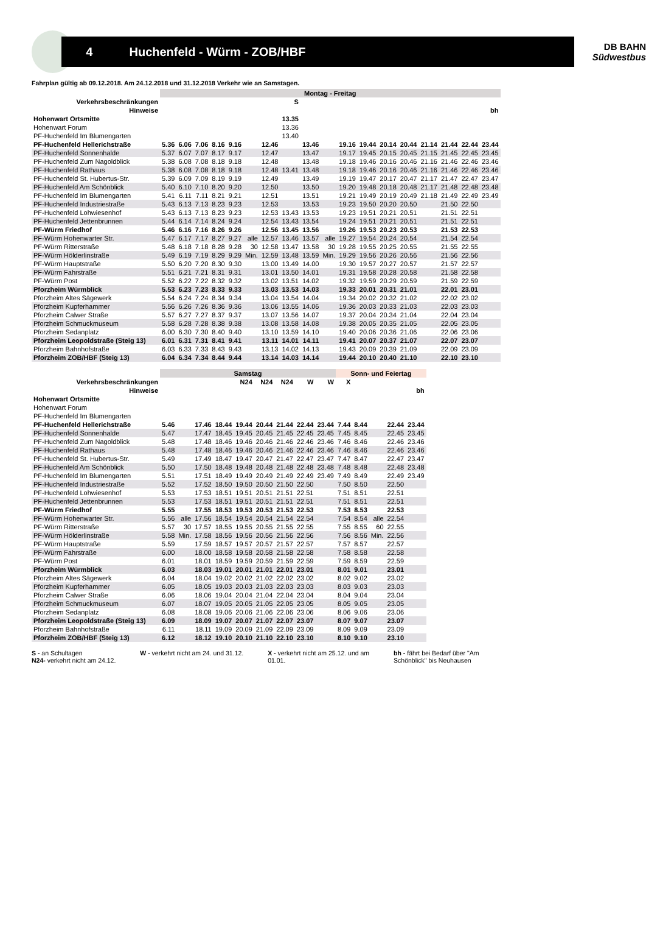4 Huchenfeld - Würm - ZOB/HBF
DB BAHN
Südwestbus
Fahrplan gültig ab 09.12.2018. Am 24.12.2018 und 31.12.2018 Verkehr wie an Samstagen.
| | Montag - Freitag | | | | | | | | | | | | | | | | | |
| Verkehrsbeschränkungen | | | | | | | | S | | | | | | | | | | |
| Hinweise | | | | | | | | | | | | | | | | | | bh |
| Hohenwart Ortsmitte | | | | | | | | 13.35 | | | | | | | | | | |
| Hohenwart Forum | | | | | | | | 13.36 | | | | | | | | | | |
| PF-Huchenfeld Im Blumengarten | | | | | | | | 13.40 | | | | | | | | | | |
| PF-Huchenfeld Hellerichstraße | 5.36 | 6.06 | 7.06 | 8.16 | 9.16 | | 12.46 | | 13.46 | | 19.16 | 19.44 | 20.14 | 20.44 | 21.14 | 21.44 | 22.44 | 23.44 |
| PF-Huchenfeld Sonnenhalde | 5.37 | 6.07 | 7.07 | 8.17 | 9.17 | | 12.47 | | 13.47 | | 19.17 | 19.45 | 20.15 | 20.45 | 21.15 | 21.45 | 22.45 | 23.45 |
| PF-Huchenfeld Zum Nagoldblick | 5.38 | 6.08 | 7.08 | 8.18 | 9.18 | | 12.48 | | 13.48 | | 19.18 | 19.46 | 20.16 | 20.46 | 21.16 | 21.46 | 22.46 | 23.46 |
| PF-Huchenfeld Rathaus | 5.38 | 6.08 | 7.08 | 8.18 | 9.18 | | 12.48 | 13.41 | 13.48 | | 19.18 | 19.46 | 20.16 | 20.46 | 21.16 | 21.46 | 22.46 | 23.46 |
| PF-Huchenfeld St. Hubertus-Str. | 5.39 | 6.09 | 7.09 | 8.19 | 9.19 | | 12.49 | | 13.49 | | 19.19 | 19.47 | 20.17 | 20.47 | 21.17 | 21.47 | 22.47 | 23.47 |
| PF-Huchenfeld Am Schönblick | 5.40 | 6.10 | 7.10 | 8.20 | 9.20 | | 12.50 | | 13.50 | | 19.20 | 19.48 | 20.18 | 20.48 | 21.17 | 21.48 | 22.48 | 23.48 |
| PF-Huchenfeld Im Blumengarten | 5.41 | 6.11 | 7.11 | 8.21 | 9.21 | | 12.51 | | 13.51 | | 19.21 | 19.49 | 20.19 | 20.49 | 21.18 | 21.49 | 22.49 | 23.49 |
| PF-Huchenfeld Industriestraße | 5.43 | 6.13 | 7.13 | 8.23 | 9.23 | | 12.53 | | 13.53 | | 19.23 | 19.50 | 20.20 | 20.50 | | 21.50 | 22.50 | |
| PF-Huchenfeld Lohwiesenhof | 5.43 | 6.13 | 7.13 | 8.23 | 9.23 | | 12.53 | 13.43 | 13.53 | | 19.23 | 19.51 | 20.21 | 20.51 | | 21.51 | 22.51 | |
| PF-Huchenfeld Jettenbrunnen | 5.44 | 6.14 | 7.14 | 8.24 | 9.24 | | 12.54 | 13.43 | 13.54 | | 19.24 | 19.51 | 20.21 | 20.51 | | 21.51 | 22.51 | |
| PF-Würm Friedhof | 5.46 | 6.16 | 7.16 | 8.26 | 9.26 | | 12.56 | 13.45 | 13.56 | | 19.26 | 19.53 | 20.23 | 20.53 | | 21.53 | 22.53 | |
| PF-Würm Hohenwarter Str. | 5.47 | 6.17 | 7.17 | 8.27 | 9.27 | alle | 12.57 | 13.46 | 13.57 | alle | 19.27 | 19.54 | 20.24 | 20.54 | | 21.54 | 22.54 | |
| PF-Würm Ritterstraße | 5.48 | 6.18 | 7.18 | 8.28 | 9.28 | 30 | 12.58 | 13.47 | 13.58 | 30 | 19.28 | 19.55 | 20.25 | 20.55 | | 21.55 | 22.55 | |
| PF-Würm Hölderlinstraße | 5.49 | 6.19 | 7.19 | 8.29 | 9.29 | Min. | 12.59 | 13.48 | 13.59 | Min. | 19.29 | 19.56 | 20.26 | 20.56 | | 21.56 | 22.56 | |
| PF-Würm Hauptstraße | 5.50 | 6.20 | 7.20 | 8.30 | 9.30 | | 13.00 | 13.49 | 14.00 | | 19.30 | 19.57 | 20.27 | 20.57 | | 21.57 | 22.57 | |
| PF-Würm Fahrstraße | 5.51 | 6.21 | 7.21 | 8.31 | 9.31 | | 13.01 | 13.50 | 14.01 | | 19.31 | 19.58 | 20.28 | 20.58 | | 21.58 | 22.58 | |
| PF-Würm Post | 5.52 | 6.22 | 7.22 | 8.32 | 9.32 | | 13.02 | 13.51 | 14.02 | | 19.32 | 19.59 | 20.29 | 20.59 | | 21.59 | 22.59 | |
| Pforzheim Würmblick | 5.53 | 6.23 | 7.23 | 8.33 | 9.33 | | 13.03 | 13.53 | 14.03 | | 19.33 | 20.01 | 20.31 | 21.01 | | 22.01 | 23.01 | |
| Pforzheim Altes Sägewerk | 5.54 | 6.24 | 7.24 | 8.34 | 9.34 | | 13.04 | 13.54 | 14.04 | | 19.34 | 20.02 | 20.32 | 21.02 | | 22.02 | 23.02 | |
| Pforzheim Kupferhammer | 5.56 | 6.26 | 7.26 | 8.36 | 9.36 | | 13.06 | 13.55 | 14.06 | | 19.36 | 20.03 | 20.33 | 21.03 | | 22.03 | 23.03 | |
| Pforzheim Calwer Straße | 5.57 | 6.27 | 7.27 | 8.37 | 9.37 | | 13.07 | 13.56 | 14.07 | | 19.37 | 20.04 | 20.34 | 21.04 | | 22.04 | 23.04 | |
| Pforzheim Schmuckmuseum | 5.58 | 6.28 | 7.28 | 8.38 | 9.38 | | 13.08 | 13.58 | 14.08 | | 19.38 | 20.05 | 20.35 | 21.05 | | 22.05 | 23.05 | |
| Pforzheim Sedanplatz | 6.00 | 6.30 | 7.30 | 8.40 | 9.40 | | 13.10 | 13.59 | 14.10 | | 19.40 | 20.06 | 20.36 | 21.06 | | 22.06 | 23.06 | |
| Pforzheim Leopoldstraße (Steig 13) | 6.01 | 6.31 | 7.31 | 8.41 | 9.41 | | 13.11 | 14.01 | 14.11 | | 19.41 | 20.07 | 20.37 | 21.07 | | 22.07 | 23.07 | |
| Pforzheim Bahnhofstraße | 6.03 | 6.33 | 7.33 | 8.43 | 9.43 | | 13.13 | 14.02 | 14.13 | | 19.43 | 20.09 | 20.39 | 21.09 | | 22.09 | 23.09 | |
| Pforzheim ZOB/HBF (Steig 13) | 6.04 | 6.34 | 7.34 | 8.44 | 9.44 | | 13.14 | 14.03 | 14.14 | | 19.44 | 20.10 | 20.40 | 21.10 | | 22.10 | 23.10 | |
| | Samstag | | | | | | | | | Sonn- und Feiertag | | | | |
| Verkehrsbeschränkungen | | | | | N24 | N24 | N24 | W | W | X | | | | |
| Hinweise | | | | | | | | | | | | | | bh |
| Hohenwart Ortsmitte | | | | | | | | | | | | | | |
| Hohenwart Forum | | | | | | | | | | | | | | |
| PF-Huchenfeld Im Blumengarten | | | | | | | | | | | | | | |
| PF-Huchenfeld Hellerichstraße | 5.46 | | 17.46 | 18.44 | 19.44 | 20.44 | 21.44 | 22.44 | 23.44 | 7.44 | 8.44 | | 22.44 | 23.44 |
| PF-Huchenfeld Sonnenhalde | 5.47 | | 17.47 | 18.45 | 19.45 | 20.45 | 21.45 | 22.45 | 23.45 | 7.45 | 8.45 | | 22.45 | 23.45 |
| PF-Huchenfeld Zum Nagoldblick | 5.48 | | 17.48 | 18.46 | 19.46 | 20.46 | 21.46 | 22.46 | 23.46 | 7.46 | 8.46 | | 22.46 | 23.46 |
| PF-Huchenfeld Rathaus | 5.48 | | 17.48 | 18.46 | 19.46 | 20.46 | 21.46 | 22.46 | 23.46 | 7.46 | 8.46 | | 22.46 | 23.46 |
| PF-Huchenfeld St. Hubertus-Str. | 5.49 | | 17.49 | 18.47 | 19.47 | 20.47 | 21.47 | 22.47 | 23.47 | 7.47 | 8.47 | | 22.47 | 23.47 |
| PF-Huchenfeld Am Schönblick | 5.50 | | 17.50 | 18.48 | 19.48 | 20.48 | 21.48 | 22.48 | 23.48 | 7.48 | 8.48 | | 22.48 | 23.48 |
| PF-Huchenfeld Im Blumengarten | 5.51 | | 17.51 | 18.49 | 19.49 | 20.49 | 21.49 | 22.49 | 23.49 | 7.49 | 8.49 | | 22.49 | 23.49 |
| PF-Huchenfeld Industriestraße | 5.52 | | 17.52 | 18.50 | 19.50 | 20.50 | 21.50 | 22.50 | | 7.50 | 8.50 | | 22.50 | |
| PF-Huchenfeld Lohwiesenhof | 5.53 | | 17.53 | 18.51 | 19.51 | 20.51 | 21.51 | 22.51 | | 7.51 | 8.51 | | 22.51 | |
| PF-Huchenfeld Jettenbrunnen | 5.53 | | 17.53 | 18.51 | 19.51 | 20.51 | 21.51 | 22.51 | | 7.51 | 8.51 | | 22.51 | |
| PF-Würm Friedhof | 5.55 | | 17.55 | 18.53 | 19.53 | 20.53 | 21.53 | 22.53 | | 7.53 | 8.53 | | 22.53 | |
| PF-Würm Hohenwarter Str. | 5.56 | alle | 17.56 | 18.54 | 19.54 | 20.54 | 21.54 | 22.54 | | 7.54 | 8.54 | alle | 22.54 | |
| PF-Würm Ritterstraße | 5.57 | 30 | 17.57 | 18.55 | 19.55 | 20.55 | 21.55 | 22.55 | | 7.55 | 8.55 | 60 | 22.55 | |
| PF-Würm Hölderlinstraße | 5.58 | Min. | 17.58 | 18.56 | 19.56 | 20.56 | 21.56 | 22.56 | | 7.56 | 8.56 | Min. | 22.56 | |
| PF-Würm Hauptstraße | 5.59 | | 17.59 | 18.57 | 19.57 | 20.57 | 21.57 | 22.57 | | 7.57 | 8.57 | | 22.57 | |
| PF-Würm Fahrstraße | 6.00 | | 18.00 | 18.58 | 19.58 | 20.58 | 21.58 | 22.58 | | 7.58 | 8.58 | | 22.58 | |
| PF-Würm Post | 6.01 | | 18.01 | 18.59 | 19.59 | 20.59 | 21.59 | 22.59 | | 7.59 | 8.59 | | 22.59 | |
| Pforzheim Würmblick | 6.03 | | 18.03 | 19.01 | 20.01 | 21.01 | 22.01 | 23.01 | | 8.01 | 9.01 | | 23.01 | |
| Pforzheim Altes Sägewerk | 6.04 | | 18.04 | 19.02 | 20.02 | 21.02 | 22.02 | 23.02 | | 8.02 | 9.02 | | 23.02 | |
| Pforzheim Kupferhammer | 6.05 | | 18.05 | 19.03 | 20.03 | 21.03 | 22.03 | 23.03 | | 8.03 | 9.03 | | 23.03 | |
| Pforzheim Calwer Straße | 6.06 | | 18.06 | 19.04 | 20.04 | 21.04 | 22.04 | 23.04 | | 8.04 | 9.04 | | 23.04 | |
| Pforzheim Schmuckmuseum | 6.07 | | 18.07 | 19.05 | 20.05 | 21.05 | 22.05 | 23.05 | | 8.05 | 9.05 | | 23.05 | |
| Pforzheim Sedanplatz | 6.08 | | 18.08 | 19.06 | 20.06 | 21.06 | 22.06 | 23.06 | | 8.06 | 9.06 | | 23.06 | |
| Pforzheim Leopoldstraße (Steig 13) | 6.09 | | 18.09 | 19.07 | 20.07 | 21.07 | 22.07 | 23.07 | | 8.07 | 9.07 | | 23.07 | |
| Pforzheim Bahnhofstraße | 6.11 | | 18.11 | 19.09 | 20.09 | 21.09 | 22.09 | 23.09 | | 8.09 | 9.09 | | 23.09 | |
| Pforzheim ZOB/HBF (Steig 13) | 6.12 | | 18.12 | 19.10 | 20.10 | 21.10 | 22.10 | 23.10 | | 8.10 | 9.10 | | 23.10 | |
S - an Schultagen
N24- verkehrt nicht am 24.12.
W - verkehrt nicht am 24. und 31.12.
X - verkehrt nicht am 25.12. und am
01.01.
bh - fährt bei Bedarf über "Am
Schönblick" bis Neuhausen